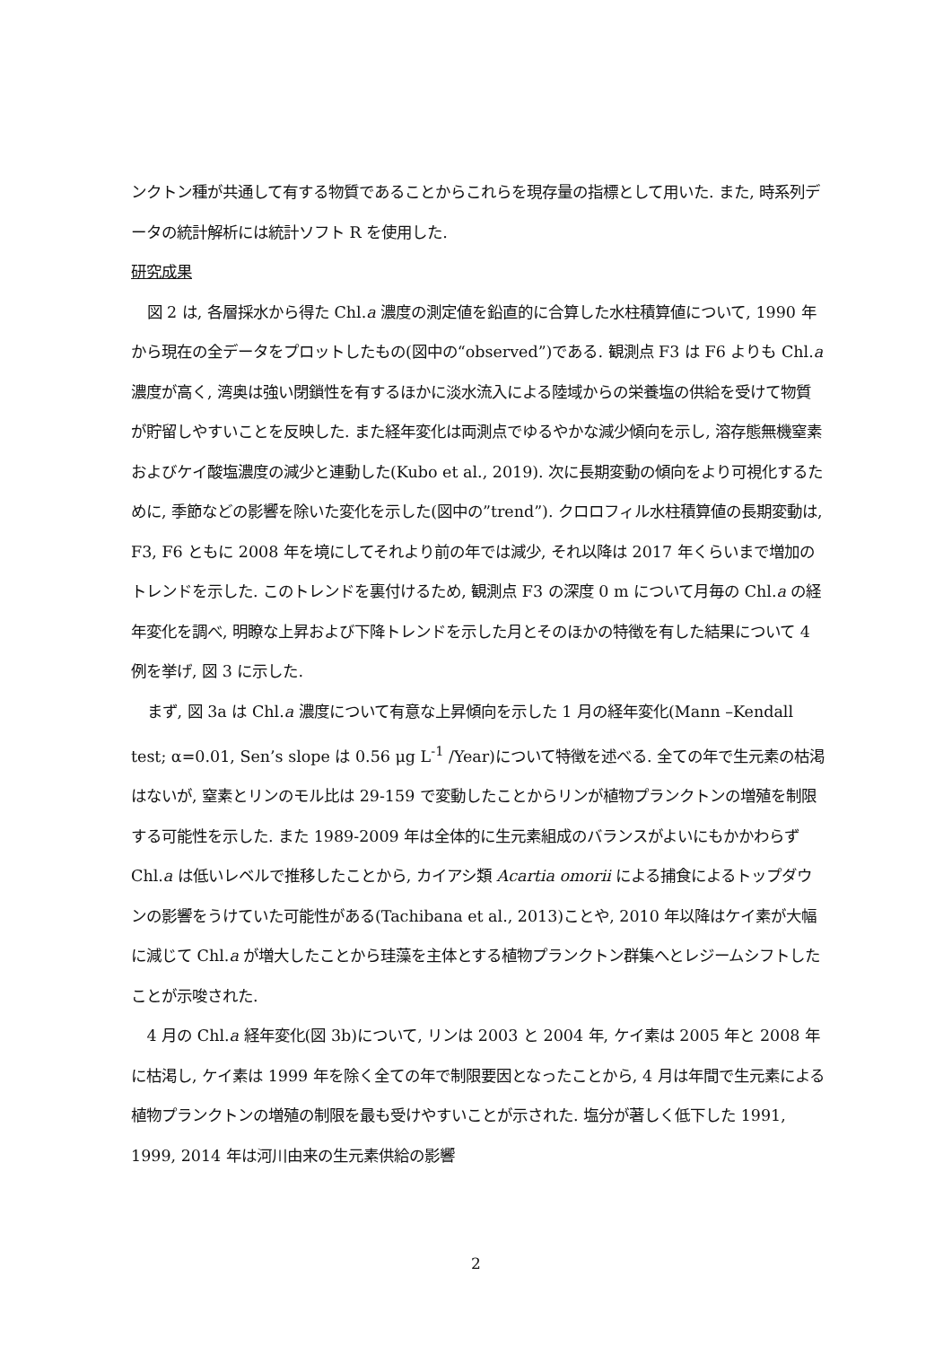ンクトン種が共通して有する物質であることからこれらを現存量の指標として用いた. また, 時系列データの統計解析には統計ソフト R を使用した.
研究成果
図 2 は, 各層採水から得た Chl.a 濃度の測定値を鉛直的に合算した水柱積算値について, 1990 年から現在の全データをプロットしたもの(図中の“observed”)である. 観測点 F3 は F6 よりも Chl.a 濃度が高く, 湾奥は強い閉鎖性を有するほかに淡水流入による陸域からの栄養塩の供給を受けて物質が貯留しやすいことを反映した. また経年変化は両測点でゆるやかな減少傾向を示し, 溶存態無機窒素およびケイ酸塩濃度の減少と連動した(Kubo et al., 2019). 次に長期変動の傾向をより可視化するために, 季節などの影響を除いた変化を示した(図中の”trend”). クロロフィル水柱積算値の長期変動は, F3, F6 ともに 2008 年を境にしてそれより前の年では減少, それ以降は 2017 年くらいまで増加のトレンドを示した. このトレンドを裏付けるため, 観測点 F3 の深度 0 m について月毎の Chl.a の経年変化を調べ, 明瞭な上昇および下降トレンドを示した月とそのほかの特徴を有した結果について 4 例を挙げ, 図 3 に示した.
まず, 図 3a は Chl.a 濃度について有意な上昇傾向を示した 1 月の経年変化(Mann –Kendall test; α=0.01, Sen’s slope は 0.56 μg L<sup>-1</sup> /Year)について特徴を述べる. 全ての年で生元素の枯渇はないが, 窒素とリンのモル比は 29-159 で変動したことからリンが植物プランクトンの増殖を制限する可能性を示した. また 1989-2009 年は全体的に生元素組成のバランスがよいにもかかわらず Chl.a は低いレベルで推移したことから, カイアシ類 Acartia omorii による捕食によるトップダウンの影響をうけていた可能性がある(Tachibana et al., 2013)ことや, 2010 年以降はケイ素が大幅に減じて Chl.a が増大したことから珪藻を主体とする植物プランクトン群集へとレジームシフトしたことが示唆された.
4 月の Chl.a 経年変化(図 3b)について, リンは 2003 と 2004 年, ケイ素は 2005 年と 2008 年に枯渇し, ケイ素は 1999 年を除く全ての年で制限要因となったことから, 4 月は年間で生元素による植物プランクトンの増殖の制限を最も受けやすいことが示された. 塩分が著しく低下した 1991, 1999, 2014 年は河川由来の生元素供給の影響
2